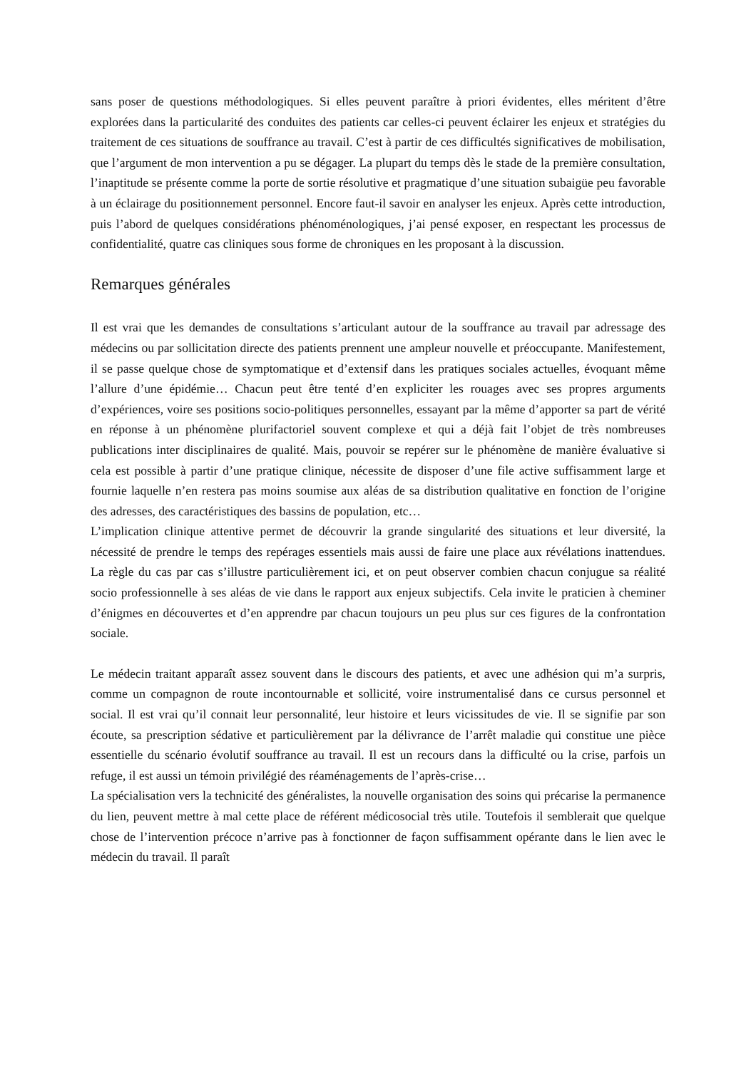sans poser de questions méthodologiques. Si elles peuvent paraître à priori évidentes, elles méritent d’être explorées dans la particularité des conduites des patients car celles-ci peuvent éclairer les enjeux et stratégies du traitement de ces situations de souffrance au travail. C’est à partir de ces difficultés significatives de mobilisation, que l’argument de mon intervention a pu se dégager. La plupart du temps dès le stade de la première consultation, l’inaptitude se présente comme la porte de sortie résolutive et pragmatique d’une situation subaigüe peu favorable à un éclairage du positionnement personnel. Encore faut-il savoir en analyser les enjeux. Après cette introduction, puis l’abord de quelques considérations phénoménologiques, j’ai pensé exposer, en respectant les processus de confidentialité, quatre cas cliniques sous forme de chroniques en les proposant à la discussion.
Remarques générales
Il est vrai que les demandes de consultations s’articulant autour de la souffrance au travail par adressage des médecins ou par sollicitation directe des patients prennent une ampleur nouvelle et préoccupante. Manifestement, il se passe quelque chose de symptomatique et d’extensif dans les pratiques sociales actuelles, évoquant même l’allure d’une épidémie… Chacun peut être tenté d’en expliciter les rouages avec ses propres arguments d’expériences, voire ses positions socio-politiques personnelles, essayant par la même d’apporter sa part de vérité en réponse à un phénomène plurifactoriel souvent complexe et qui a déjà fait l’objet de très nombreuses publications inter disciplinaires de qualité. Mais, pouvoir se repérer sur le phénomène de manière évaluative si cela est possible à partir d’une pratique clinique, nécessite de disposer d’une file active suffisamment large et fournie laquelle n’en restera pas moins soumise aux aléas de sa distribution qualitative en fonction de l’origine des adresses, des caractéristiques des bassins de population, etc…
L’implication clinique attentive permet de découvrir la grande singularité des situations et leur diversité, la nécessité de prendre le temps des repérages essentiels mais aussi de faire une place aux révélations inattendues. La règle du cas par cas s’illustre particulièrement ici, et on peut observer combien chacun conjugue sa réalité socio professionnelle à ses aléas de vie dans le rapport aux enjeux subjectifs. Cela invite le praticien à cheminer d’énigmes en découvertes et d’en apprendre par chacun toujours un peu plus sur ces figures de la confrontation sociale.
Le médecin traitant apparaît assez souvent dans le discours des patients, et avec une adhésion qui m’a surpris, comme un compagnon de route incontournable et sollicité, voire instrumentalisé dans ce cursus personnel et social. Il est vrai qu’il connait leur personnalité, leur histoire et leurs vicissitudes de vie. Il se signifie par son écoute, sa prescription sédative et particulièrement par la délivrance de l’arrêt maladie qui constitue une pièce essentielle du scénario évolutif souffrance au travail. Il est un recours dans la difficulté ou la crise, parfois un refuge, il est aussi un témoin privilégié des réaménagements de l’après-crise…
La spécialisation vers la technicité des généralistes, la nouvelle organisation des soins qui précarise la permanence du lien, peuvent mettre à mal cette place de référent médicosocial très utile. Toutefois il semblerait que quelque chose de l’intervention précoce n’arrive pas à fonctionner de façon suffisamment opérante dans le lien avec le médecin du travail. Il paraît